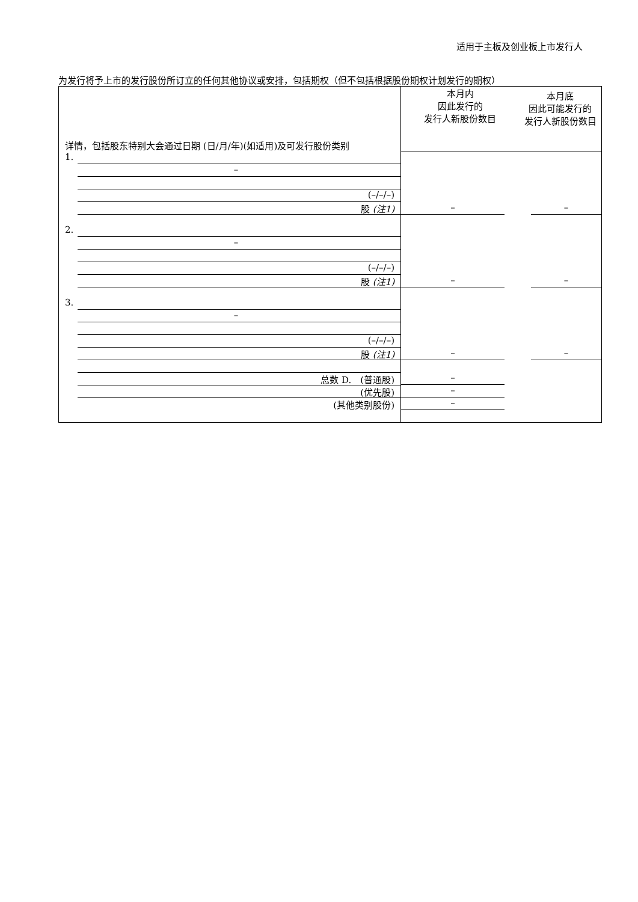适用于主板及创业板上市发行人
为发行将予上市的发行股份所订立的任何其他协议或安排，包括期权（但不包括根据股份期权计划发行的期权）
| 详情，包括股东特别大会通过日期 (日/月/年)(如适用)及可发行股份类别 | 本月内 因此发行的 发行人新股份数目 | 本月底 因此可能发行的 发行人新股份数目 |
| 1. – (–/–/–) 股 (注1) | – | – |
| 2. – (–/–/–) 股 (注1) | – | – |
| 3. – (–/–/–) 股 (注1) | – | – |
| 总数 D. (普通股) (优先股) (其他类别股份) | – – – | |